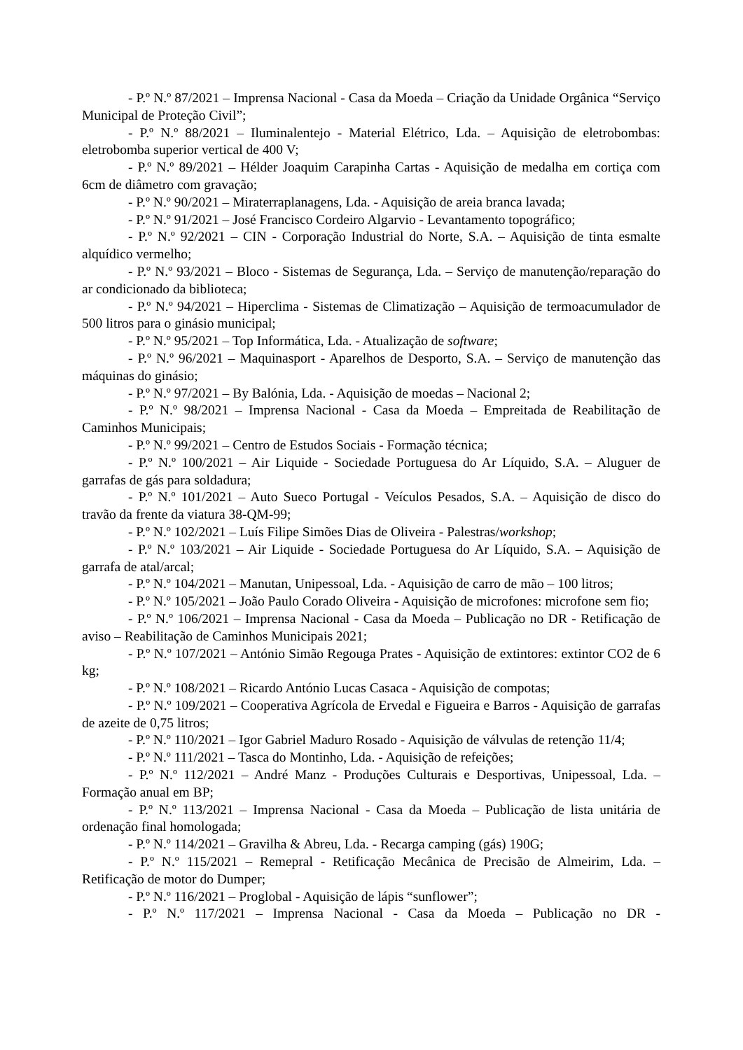- P.º N.º 87/2021 – Imprensa Nacional - Casa da Moeda – Criação da Unidade Orgânica “Serviço Municipal de Proteção Civil”;
- P.º N.º 88/2021 – Iluminalentejo - Material Elétrico, Lda. – Aquisição de eletrobombas: eletrobomba superior vertical de 400 V;
- P.º N.º 89/2021 – Hélder Joaquim Carapinha Cartas - Aquisição de medalha em cortiça com 6cm de diâmetro com gravação;
- P.º N.º 90/2021 – Miraterraplanagens, Lda. - Aquisição de areia branca lavada;
- P.º N.º 91/2021 – José Francisco Cordeiro Algarvio - Levantamento topográfico;
- P.º N.º 92/2021 – CIN - Corporação Industrial do Norte, S.A. – Aquisição de tinta esmalte alquídico vermelho;
- P.º N.º 93/2021 – Bloco - Sistemas de Segurança, Lda. – Serviço de manutenção/reparação do ar condicionado da biblioteca;
- P.º N.º 94/2021 – Hiperclima - Sistemas de Climatização – Aquisição de termoacumulador de 500 litros para o ginásio municipal;
- P.º N.º 95/2021 – Top Informática, Lda. - Atualização de software;
- P.º N.º 96/2021 – Maquinasport - Aparelhos de Desporto, S.A. – Serviço de manutenção das máquinas do ginásio;
- P.º N.º 97/2021 – By Balónia, Lda. - Aquisição de moedas – Nacional 2;
- P.º N.º 98/2021 – Imprensa Nacional - Casa da Moeda – Empreitada de Reabilitação de Caminhos Municipais;
- P.º N.º 99/2021 – Centro de Estudos Sociais - Formação técnica;
- P.º N.º 100/2021 – Air Liquide - Sociedade Portuguesa do Ar Líquido, S.A. – Aluguer de garrafas de gás para soldadura;
- P.º N.º 101/2021 – Auto Sueco Portugal - Veículos Pesados, S.A. – Aquisição de disco do travão da frente da viatura 38-QM-99;
- P.º N.º 102/2021 – Luís Filipe Simões Dias de Oliveira - Palestras/workshop;
- P.º N.º 103/2021 – Air Liquide - Sociedade Portuguesa do Ar Líquido, S.A. – Aquisição de garrafa de atal/arcal;
- P.º N.º 104/2021 – Manutan, Unipessoal, Lda. - Aquisição de carro de mão – 100 litros;
- P.º N.º 105/2021 – João Paulo Corado Oliveira - Aquisição de microfones: microfone sem fio;
- P.º N.º 106/2021 – Imprensa Nacional - Casa da Moeda – Publicação no DR - Retificação de aviso – Reabilitação de Caminhos Municipais 2021;
- P.º N.º 107/2021 – António Simão Regouga Prates - Aquisição de extintores: extintor CO2 de 6 kg;
- P.º N.º 108/2021 – Ricardo António Lucas Casaca - Aquisição de compotas;
- P.º N.º 109/2021 – Cooperativa Agrícola de Ervedal e Figueira e Barros - Aquisição de garrafas de azeite de 0,75 litros;
- P.º N.º 110/2021 – Igor Gabriel Maduro Rosado - Aquisição de válvulas de retenção 11/4;
- P.º N.º 111/2021 – Tasca do Montinho, Lda. - Aquisição de refeições;
- P.º N.º 112/2021 – André Manz - Produções Culturais e Desportivas, Unipessoal, Lda. – Formação anual em BP;
- P.º N.º 113/2021 – Imprensa Nacional - Casa da Moeda – Publicação de lista unitária de ordenação final homologada;
- P.º N.º 114/2021 – Gravilha & Abreu, Lda. - Recarga camping (gás) 190G;
- P.º N.º 115/2021 – Remepral - Retificação Mecânica de Precisão de Almeirim, Lda. – Retificação de motor do Dumper;
- P.º N.º 116/2021 – Proglobal - Aquisição de lápis “sunflower”;
- P.º N.º 117/2021 – Imprensa Nacional - Casa da Moeda – Publicação no DR -